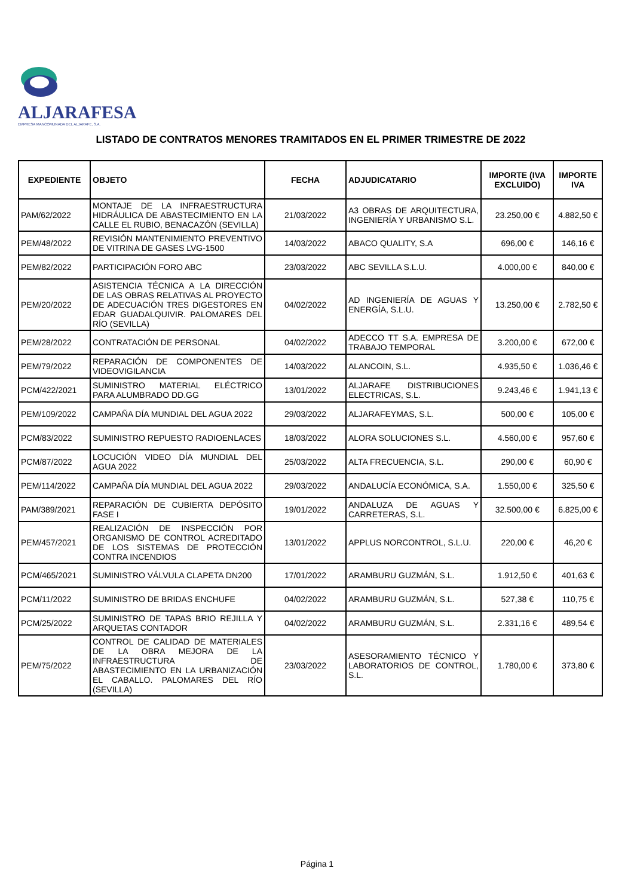ALJARAFESA
EMPRESA MANCOMUNADA DEL ALJARAFE, S.A.
LISTADO DE CONTRATOS MENORES TRAMITADOS EN EL PRIMER TRIMESTRE DE 2022
| EXPEDIENTE | OBJETO | FECHA | ADJUDICATARIO | IMPORTE (IVA EXCLUIDO) | IMPORTE IVA |
| --- | --- | --- | --- | --- | --- |
| PAM/62/2022 | MONTAJE DE LA INFRAESTRUCTURA HIDRÁULICA DE ABASTECIMIENTO EN LA CALLE EL RUBIO, BENACAZÓN (SEVILLA) | 21/03/2022 | A3 OBRAS DE ARQUITECTURA, INGENIERÍA Y URBANISMO S.L. | 23.250,00 € | 4.882,50 € |
| PEM/48/2022 | REVISIÓN MANTENIMIENTO PREVENTIVO DE VITRINA DE GASES LVG-1500 | 14/03/2022 | ABACO QUALITY, S.A | 696,00 € | 146,16 € |
| PEM/82/2022 | PARTICIPACIÓN FORO ABC | 23/03/2022 | ABC SEVILLA S.L.U. | 4.000,00 € | 840,00 € |
| PEM/20/2022 | ASISTENCIA TÉCNICA A LA DIRECCIÓN DE LAS OBRAS RELATIVAS AL PROYECTO DE ADECUACIÓN TRES DIGESTORES EN EDAR GUADALQUIVIR. PALOMARES DEL RÍO (SEVILLA) | 04/02/2022 | AD INGENIERÍA DE AGUAS Y ENERGÍA, S.L.U. | 13.250,00 € | 2.782,50 € |
| PEM/28/2022 | CONTRATACIÓN DE PERSONAL | 04/02/2022 | ADECCO TT S.A. EMPRESA DE TRABAJO TEMPORAL | 3.200,00 € | 672,00 € |
| PEM/79/2022 | REPARACIÓN DE COMPONENTES DE VIDEOVIGILANCIA | 14/03/2022 | ALANCOIN, S.L. | 4.935,50 € | 1.036,46 € |
| PCM/422/2021 | SUMINISTRO MATERIAL ELÉCTRICO PARA ALUMBRADO DD.GG | 13/01/2022 | ALJARAFE DISTRIBUCIONES ELECTRICAS, S.L. | 9.243,46 € | 1.941,13 € |
| PEM/109/2022 | CAMPAÑA DÍA MUNDIAL DEL AGUA 2022 | 29/03/2022 | ALJARAFEYMAS, S.L. | 500,00 € | 105,00 € |
| PCM/83/2022 | SUMINISTRO REPUESTO RADIOENLACES | 18/03/2022 | ALORA SOLUCIONES S.L. | 4.560,00 € | 957,60 € |
| PCM/87/2022 | LOCUCIÓN VIDEO DÍA MUNDIAL DEL AGUA 2022 | 25/03/2022 | ALTA FRECUENCIA, S.L. | 290,00 € | 60,90 € |
| PEM/114/2022 | CAMPAÑA DÍA MUNDIAL DEL AGUA 2022 | 29/03/2022 | ANDALUCÍA ECONÓMICA, S.A. | 1.550,00 € | 325,50 € |
| PAM/389/2021 | REPARACIÓN DE CUBIERTA DEPÓSITO FASE I | 19/01/2022 | ANDALUZA DE AGUAS Y CARRETERAS, S.L. | 32.500,00 € | 6.825,00 € |
| PEM/457/2021 | REALIZACIÓN DE INSPECCIÓN POR ORGANISMO DE CONTROL ACREDITADO DE LOS SISTEMAS DE PROTECCIÓN CONTRA INCENDIOS | 13/01/2022 | APPLUS NORCONTROL, S.L.U. | 220,00 € | 46,20 € |
| PCM/465/2021 | SUMINISTRO VÁLVULA CLAPETA DN200 | 17/01/2022 | ARAMBURU GUZMÁN, S.L. | 1.912,50 € | 401,63 € |
| PCM/11/2022 | SUMINISTRO DE BRIDAS ENCHUFE | 04/02/2022 | ARAMBURU GUZMÁN, S.L. | 527,38 € | 110,75 € |
| PCM/25/2022 | SUMINISTRO DE TAPAS BRIO REJILLA Y ARQUETAS CONTADOR | 04/02/2022 | ARAMBURU GUZMÁN, S.L. | 2.331,16 € | 489,54 € |
| PEM/75/2022 | CONTROL DE CALIDAD DE MATERIALES DE LA OBRA MEJORA DE LA INFRAESTRUCTURA DE ABASTECIMIENTO EN LA URBANIZACIÓN EL CABALLO. PALOMARES DEL RÍO (SEVILLA) | 23/03/2022 | ASESORAMIENTO TÉCNICO Y LABORATORIOS DE CONTROL, S.L. | 1.780,00 € | 373,80 € |
Página 1